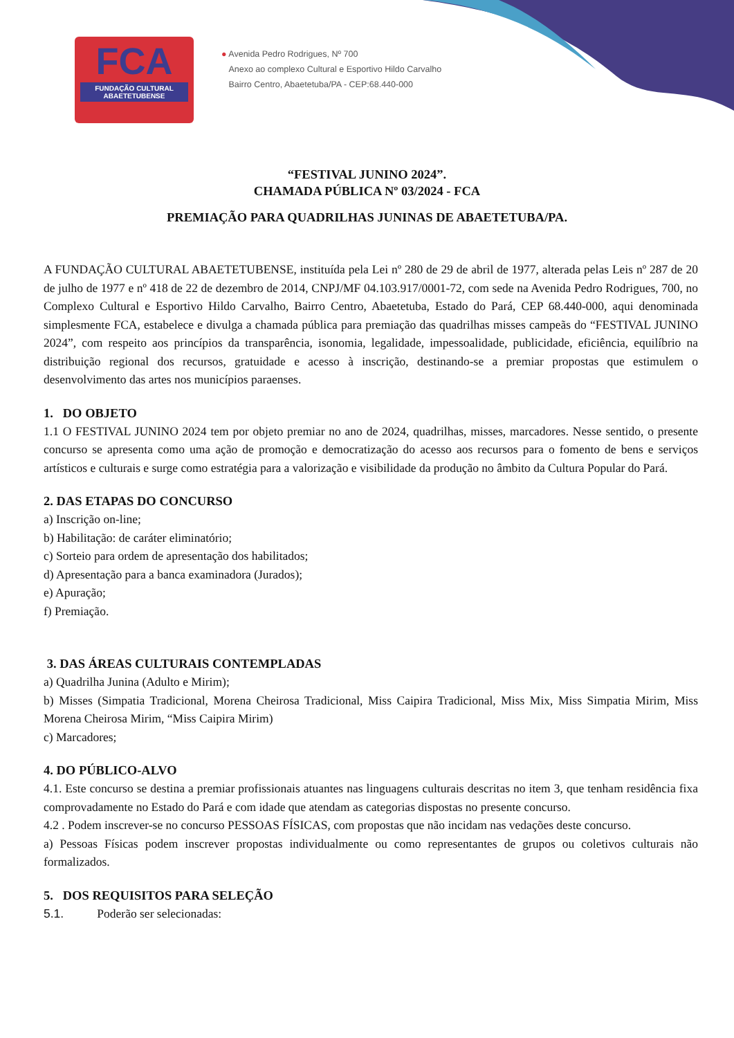FCA
FUNDAÇÃO CULTURAL ABAETETUBENSE
● Avenida Pedro Rodrigues, Nº 700
Anexo ao complexo Cultural e Esportivo Hildo Carvalho
Bairro Centro, Abaetetuba/PA - CEP:68.440-000
“FESTIVAL JUNINO 2024”.
CHAMADA PÚBLICA Nº 03/2024 - FCA
PREMIAÇÃO PARA QUADRILHAS JUNINAS DE ABAETETUBA/PA.
A FUNDAÇÃO CULTURAL ABAETETUBENSE, instituída pela Lei nº 280 de 29 de abril de 1977, alterada pelas Leis nº 287 de 20 de julho de 1977 e nº 418 de 22 de dezembro de 2014, CNPJ/MF 04.103.917/0001-72, com sede na Avenida Pedro Rodrigues, 700, no Complexo Cultural e Esportivo Hildo Carvalho, Bairro Centro, Abaetetuba, Estado do Pará, CEP 68.440-000, aqui denominada simplesmente FCA, estabelece e divulga a chamada pública para premiação das quadrilhas misses campeãs do “FESTIVAL JUNINO 2024”, com respeito aos princípios da transparência, isonomia, legalidade, impessoalidade, publicidade, eficiência, equilíbrio na distribuição regional dos recursos, gratuidade e acesso à inscrição, destinando-se a premiar propostas que estimulem o desenvolvimento das artes nos municípios paraenses.
1. DO OBJETO
1.1 O FESTIVAL JUNINO 2024 tem por objeto premiar no ano de 2024, quadrilhas, misses, marcadores. Nesse sentido, o presente concurso se apresenta como uma ação de promoção e democratização do acesso aos recursos para o fomento de bens e serviços artísticos e culturais e surge como estratégia para a valorização e visibilidade da produção no âmbito da Cultura Popular do Pará.
2. DAS ETAPAS DO CONCURSO
a) Inscrição on-line;
b) Habilitação: de caráter eliminatório;
c) Sorteio para ordem de apresentação dos habilitados;
d) Apresentação para a banca examinadora (Jurados);
e) Apuração;
f) Premiação.
3. DAS ÁREAS CULTURAIS CONTEMPLADAS
a) Quadrilha Junina (Adulto e Mirim);
b) Misses (Simpatia Tradicional, Morena Cheirosa Tradicional, Miss Caipira Tradicional, Miss Mix, Miss Simpatia Mirim, Miss Morena Cheirosa Mirim, “Miss Caipira Mirim)
c) Marcadores;
4. DO PÚBLICO-ALVO
4.1. Este concurso se destina a premiar profissionais atuantes nas linguagens culturais descritas no item 3, que tenham residência fixa comprovadamente no Estado do Pará e com idade que atendam as categorias dispostas no presente concurso.
4.2 . Podem inscrever-se no concurso PESSOAS FÍSICAS, com propostas que não incidam nas vedações deste concurso.
a) Pessoas Físicas podem inscrever propostas individualmente ou como representantes de grupos ou coletivos culturais não formalizados.
5. DOS REQUISITOS PARA SELEÇÃO
5.1. Poderão ser selecionadas: